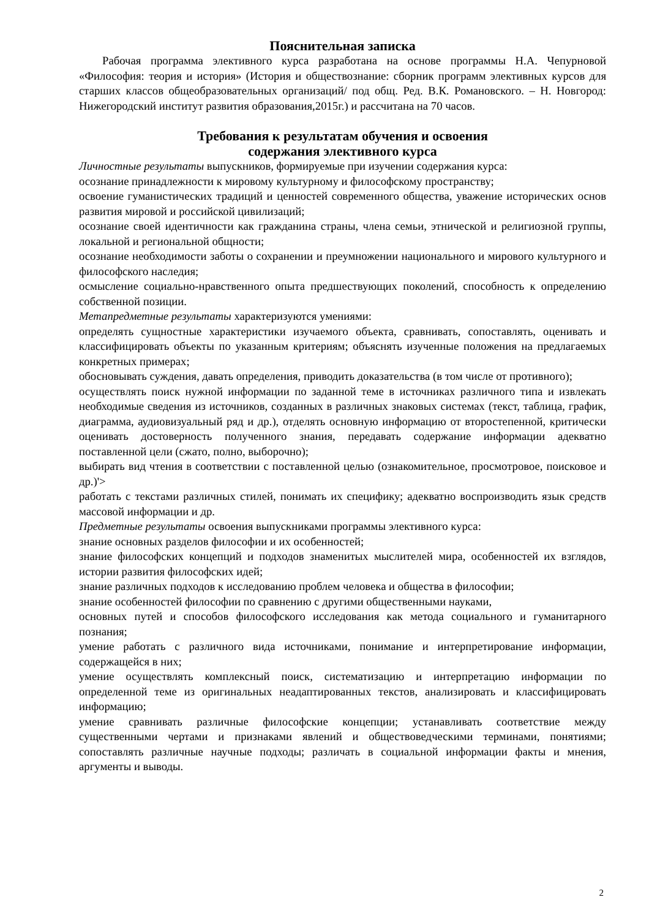Пояснительная записка
Рабочая программа элективного курса разработана на основе программы Н.А. Чепурновой «Философия: теория и история» (История и обществознание: сборник программ элективных курсов для старших классов общеобразовательных организаций/ под общ. Ред. В.К. Романовского. – Н. Новгород: Нижегородский институт развития образования,2015г.) и рассчитана на 70 часов.
Требования к результатам обучения и освоения
содержания элективного курса
Личностные результаты выпускников, формируемые при изучении содержания курса:
осознание принадлежности к мировому культурному и философскому пространству;
освоение гуманистических традиций и ценностей современного общества, уважение исторических основ развития мировой и российской цивилизаций;
осознание своей идентичности как гражданина страны, члена семьи, этнической и религиозной группы, локальной и региональной общности;
осознание необходимости заботы о сохранении и преумножении национального и мирового культурного и философского наследия;
осмысление социально-нравственного опыта предшествующих поколений, способность к определению собственной позиции.
Метапредметные результаты характеризуются умениями:
определять сущностные характеристики изучаемого объекта, сравнивать, сопоставлять, оценивать и классифицировать объекты по указанным критериям; объяснять изученные положения на предлагаемых конкретных примерах;
обосновывать суждения, давать определения, приводить доказательства (в том числе от противного);
осуществлять поиск нужной информации по заданной теме в источниках различного типа и извлекать необходимые сведения из источников, созданных в различных знаковых системах (текст, таблица, график, диаграмма, аудиовизуальный ряд и др.), отделять основную информацию от второстепенной, критически оценивать достоверность полученного знания, передавать содержание информации адекватно поставленной цели (сжато, полно, выборочно);
выбирать вид чтения в соответствии с поставленной целью (ознакомительное, просмотровое, поисковое и др.)'>
работать с текстами различных стилей, понимать их специфику; адекватно воспроизводить язык средств массовой информации и др.
Предметные результаты освоения выпускниками программы элективного курса:
знание основных разделов философии и их особенностей;
знание философских концепций и подходов знаменитых мыслителей мира, особенностей их взглядов, истории развития философских идей;
знание различных подходов к исследованию проблем человека и общества в философии;
знание особенностей философии по сравнению с другими общественными науками,
основных путей и способов философского исследования как метода социального и гуманитарного познания;
умение работать с различного вида источниками, понимание и интерпретирование информации, содержащейся в них;
умение осуществлять комплексный поиск, систематизацию и интерпретацию информации по определенной теме из оригинальных неадаптированных текстов, анализировать и классифицировать информацию;
умение сравнивать различные философские концепции; устанавливать соответствие между существенными чертами и признаками явлений и обществоведческими терминами, понятиями; сопоставлять различные научные подходы; различать в социальной информации факты и мнения, аргументы и выводы.
2